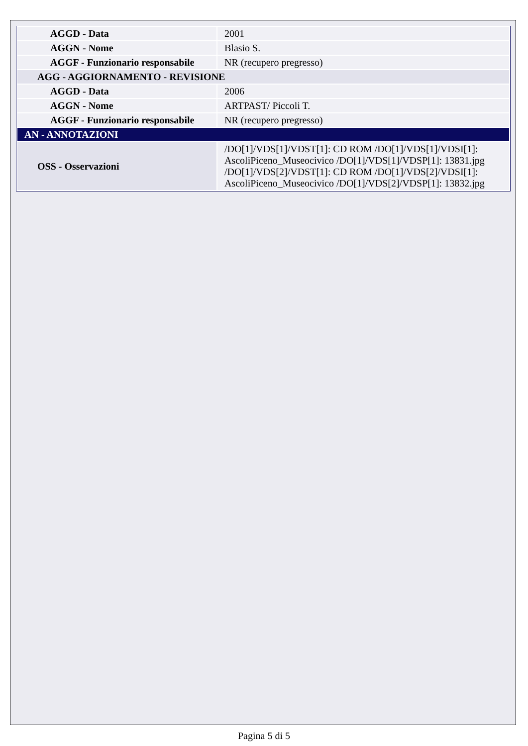| AGGD - Data | 2001 |
| AGGN - Nome | Blasio S. |
| AGGF - Funzionario responsabile | NR (recupero pregresso) |
| AGG - AGGIORNAMENTO - REVISIONE | |
| AGGD - Data | 2006 |
| AGGN - Nome | ARTPAST/ Piccoli T. |
| AGGF - Funzionario responsabile | NR (recupero pregresso) |
| AN - ANNOTAZIONI | |
| OSS - Osservazioni | /DO[1]/VDS[1]/VDST[1]: CD ROM /DO[1]/VDS[1]/VDSI[1]: AscoliPiceno_Museocivico /DO[1]/VDS[1]/VDSP[1]: 13831.jpg /DO[1]/VDS[2]/VDST[1]: CD ROM /DO[1]/VDS[2]/VDSI[1]: AscoliPiceno_Museocivico /DO[1]/VDS[2]/VDSP[1]: 13832.jpg |
Pagina 5 di 5